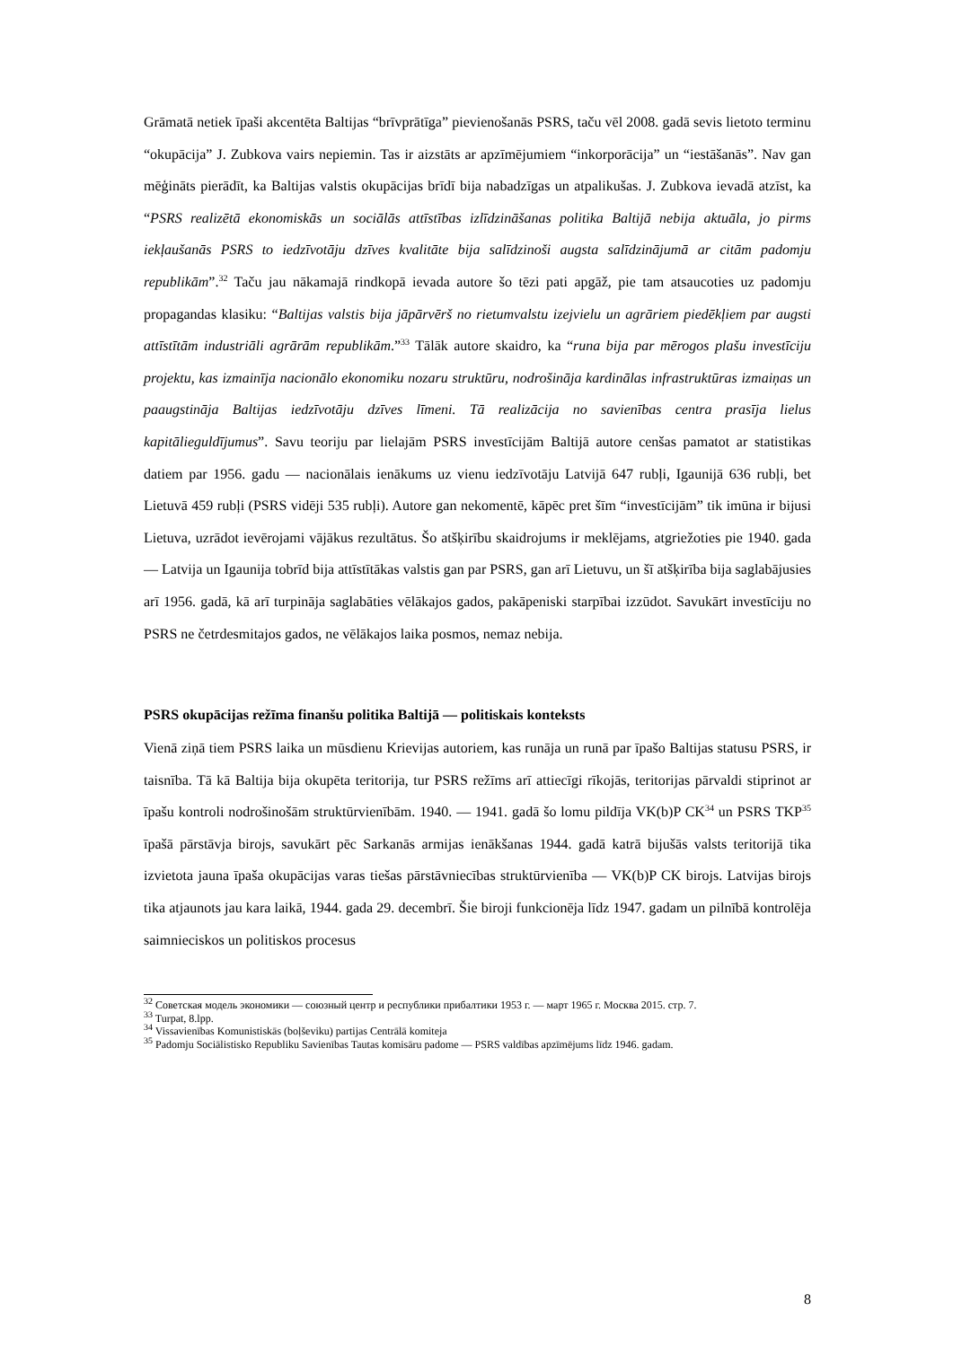Grāmatā netiek īpaši akcentēta Baltijas “brīvprātīga” pievienošanās PSRS, taču vēl 2008. gadā sevis lietoto terminu “okupācija” J. Zubkova vairs nepiemin. Tas ir aizstāts ar apzīmējumiem “inkorporācija” un “iestāšanās”. Nav gan mēģināts pierādīt, ka Baltijas valstis okupācijas brīdī bija nabadzīgas un atpalikušas. J. Zubkova ievadā atzīst, ka “PSRS realizētā ekonomiskās un sociālās attīstības izlīdzināšanas politika Baltijā nebija aktuāla, jo pirms iekļaušanās PSRS to iedzīvotāju dzīves kvalitāte bija salīdzinoši augsta salīdzinājumā ar citām padomju republikām”.<sup>32</sup> Taču jau nākamajā rindkopā ievada autore šo tēzi pati apgāž, pie tam atsaucoties uz padomju propagandas klasiku: “Baltijas valstis bija jāpārvērš no rietumvalstu izejvielu un agrāriem piedēkļiem par augsti attīstītām industriāli agrārām republikām.”<sup>33</sup> Tālāk autore skaidro, ka “runa bija par mērogos plašu investīciju projektu, kas izmainīja nacionālo ekonomiku nozaru struktūru, nodrošināja kardinālas infrastruktūras izmaiņas un paaugstināja Baltijas iedzīvotāju dzīves līmeni. Tā realizācija no savienības centra prasīja lielus kapitālieguldījumus”. Savu teoriju par lielajām PSRS investīcijām Baltijā autore cenšas pamatot ar statistikas datiem par 1956. gadu — nacionālais ienākums uz vienu iedzīvotāju Latvijā 647 rubļi, Igaunijā 636 rubļi, bet Lietuvā 459 rubļi (PSRS vidēji 535 rubļi). Autore gan nekomentē, kāpēc pret šīm “investīcijām” tik imūna ir bijusi Lietuva, uzrādot ievērojami vājākus rezultātus. Šo atšķirību skaidrojums ir meklējams, atgriežoties pie 1940. gada — Latvija un Igaunija tobrīd bija attīstītākas valstis gan par PSRS, gan arī Lietuvu, un šī atšķirība bija saglabājusies arī 1956. gadā, kā arī turpināja saglabāties vēlākajos gados, pakāpeniski starpībai izzūdot. Savukārt investīciju no PSRS ne četrdesmitajos gados, ne vēlākajos laika posmos, nemaz nebija.
PSRS okupācijas režīma finanšu politika Baltijā — politiskais konteksts
Vienā ziņā tiem PSRS laika un mūsdienu Krievijas autoriem, kas runāja un runā par īpašo Baltijas statusu PSRS, ir taisnība. Tā kā Baltija bija okupēta teritorija, tur PSRS režīms arī attiecīgi rīkojās, teritorijas pārvaldi stiprinot ar īpašu kontroli nodrošinošām struktūrvienībām. 1940. — 1941. gadā šo lomu pildīja VK(b)P CK<sup>34</sup> un PSRS TKP<sup>35</sup> īpašā pārstāvja birojs, savukārt pēc Sarkanās armijas ienākšanas 1944. gadā katrā bijušās valsts teritorijā tika izvietota jauna īpaša okupācijas varas tiešas pārstāvniecības struktūrvienība — VK(b)P CK birojs. Latvijas birojs tika atjaunots jau kara laikā, 1944. gada 29. decembrī. Šie biroji funkcionēja līdz 1947. gadam un pilnībā kontrolēja saimnieciskos un politiskos procesus
<sup>32</sup> Советская модель экономики — союзный центр и республики прибалтики 1953 г. — март 1965 г. Москва 2015. стр. 7.
<sup>33</sup> Turpat, 8.lpp.
<sup>34</sup> Vissavienības Komunistiskās (boļševiku) partijas Centrālā komiteja
<sup>35</sup> Padomju Sociālistisko Republiku Savienības Tautas komisāru padome — PSRS valdības apzīmējums līdz 1946. gadam.
8